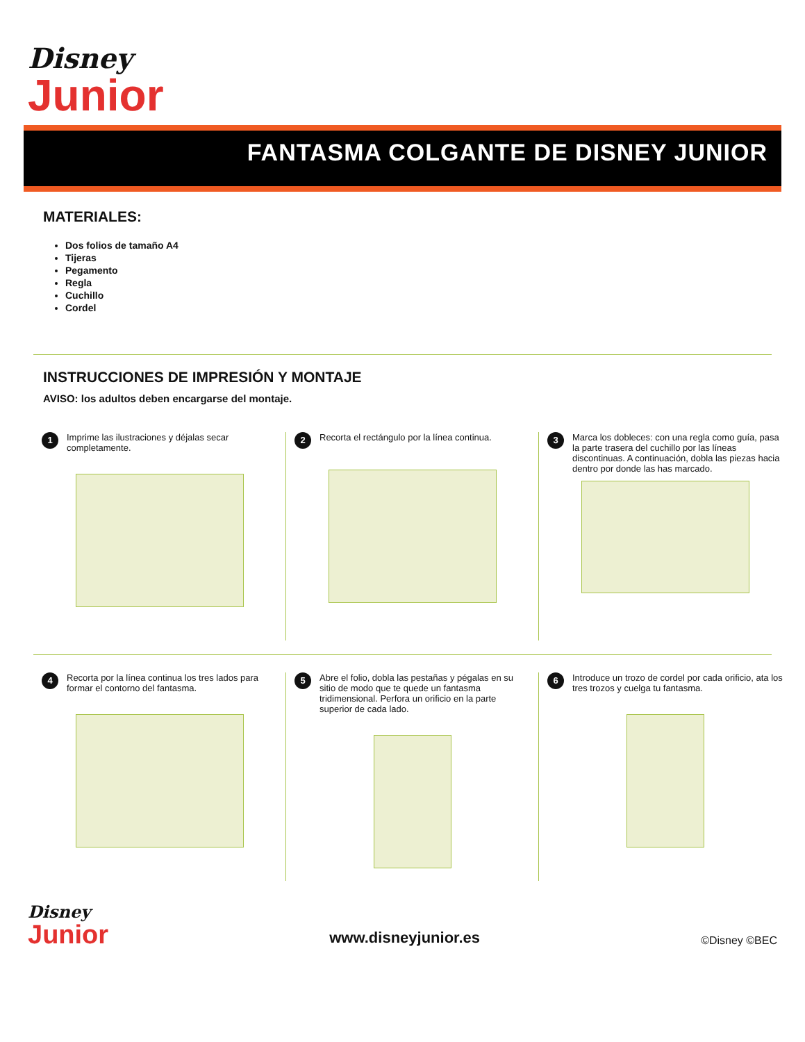Disney
Junior
FANTASMA COLGANTE DE DISNEY JUNIOR
MATERIALES:
Dos folios de tamaño A4
Tijeras
Pegamento
Regla
Cuchillo
Cordel
INSTRUCCIONES DE IMPRESIÓN Y MONTAJE
AVISO: los adultos deben encargarse del montaje.
1 Imprime las ilustraciones y déjalas secar completamente.
2 Recorta el rectángulo por la línea continua.
3 Marca los dobleces: con una regla como guía, pasa la parte trasera del cuchillo por las líneas discontinuas. A continuación, dobla las piezas hacia dentro por donde las has marcado.
4 Recorta por la línea continua los tres lados para formar el contorno del fantasma.
5 Abre el folio, dobla las pestañas y pégalas en su sitio de modo que te quede un fantasma tridimensional. Perfora un orificio en la parte superior de cada lado.
6 Introduce un trozo de cordel por cada orificio, ata los tres trozos y cuelga tu fantasma.
Disney
Junior
www.disneyjunior.es
©Disney ©BEC